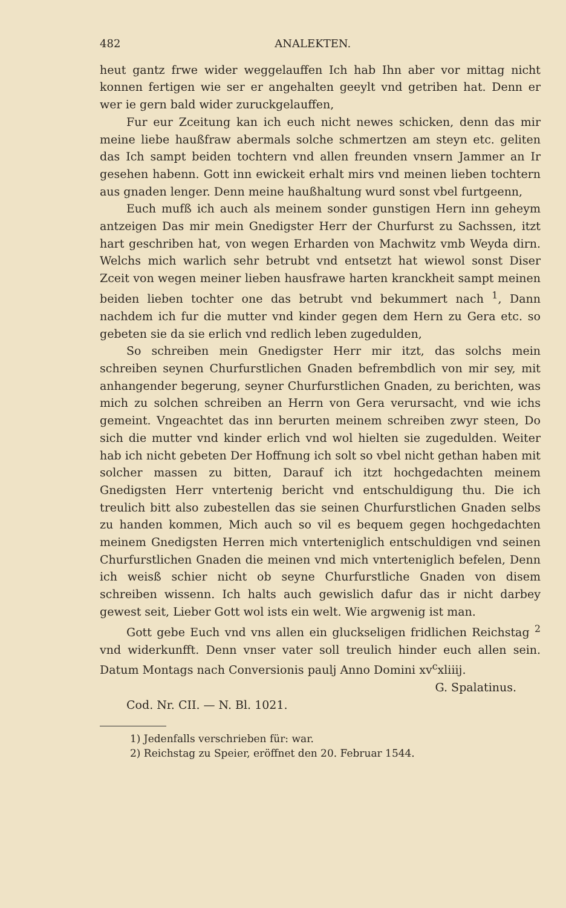482 ANALEKTEN.
heut gantz frwe wider weggelauffen Ich hab Ihn aber vor mittag nicht konnen fertigen wie ser er angehalten geeylt vnd getriben hat. Denn er wer ie gern bald wider zuruckgelauffen,
Fur eur Zceitung kan ich euch nicht newes schicken, denn das mir meine liebe haußfraw abermals solche schmertzen am steyn etc. geliten das Ich sampt beiden tochtern vnd allen freunden vnsern Jammer an Ir gesehen habenn. Gott inn ewickeit erhalt mirs vnd meinen lieben tochtern aus gnaden lenger. Denn meine haußhaltung wurd sonst vbel furtgeenn,
Euch mufß ich auch als meinem sonder gunstigen Hern inn geheym antzeigen Das mir mein Gnedigster Herr der Churfurst zu Sachssen, itzt hart geschriben hat, von wegen Erharden von Machwitz vmb Weyda dirn. Welchs mich warlich sehr betrubt vnd entsetzt hat wiewol sonst Diser Zceit von wegen meiner lieben hausfrawe harten kranckheit sampt meinen beiden lieben tochter one das betrubt vnd bekummert nach <sup>1</sup>, Dann nachdem ich fur die mutter vnd kinder gegen dem Hern zu Gera etc. so gebeten sie da sie erlich vnd redlich leben zugedulden,
So schreiben mein Gnedigster Herr mir itzt, das solchs mein schreiben seynen Churfurstlichen Gnaden befrembdlich von mir sey, mit anhangender begerung, seyner Churfurstlichen Gnaden, zu berichten, was mich zu solchen schreiben an Herrn von Gera verursacht, vnd wie ichs gemeint. Vngeachtet das inn berurten meinem schreiben zwyr steen, Do sich die mutter vnd kinder erlich vnd wol hielten sie zugedulden. Weiter hab ich nicht gebeten Der Hoffnung ich solt so vbel nicht gethan haben mit solcher massen zu bitten, Darauf ich itzt hochgedachten meinem Gnedigsten Herr vntertenig bericht vnd entschuldigung thu. Die ich treulich bitt also zubestellen das sie seinen Churfurstlichen Gnaden selbs zu handen kommen, Mich auch so vil es bequem gegen hochgedachten meinem Gnedigsten Herren mich vnterteniglich entschuldigen vnd seinen Churfurstlichen Gnaden die meinen vnd mich vnterteniglich befelen, Denn ich weisß schier nicht ob seyne Churfurstliche Gnaden von disem schreiben wissenn. Ich halts auch gewislich dafur das ir nicht darbey gewest seit, Lieber Gott wol ists ein welt. Wie argwenig ist man.
Gott gebe Euch vnd vns allen ein gluckseligen fridlichen Reichstag <sup>2</sup> vnd widerkunfft. Denn vnser vater soll treulich hinder euch allen sein. Datum Montags nach Conversionis paulj Anno Domini xv<sup>c</sup>xliiij.
G. Spalatinus.
Cod. Nr. CII. — N. Bl. 1021.
1) Jedenfalls verschrieben für: war.
2) Reichstag zu Speier, eröffnet den 20. Februar 1544.